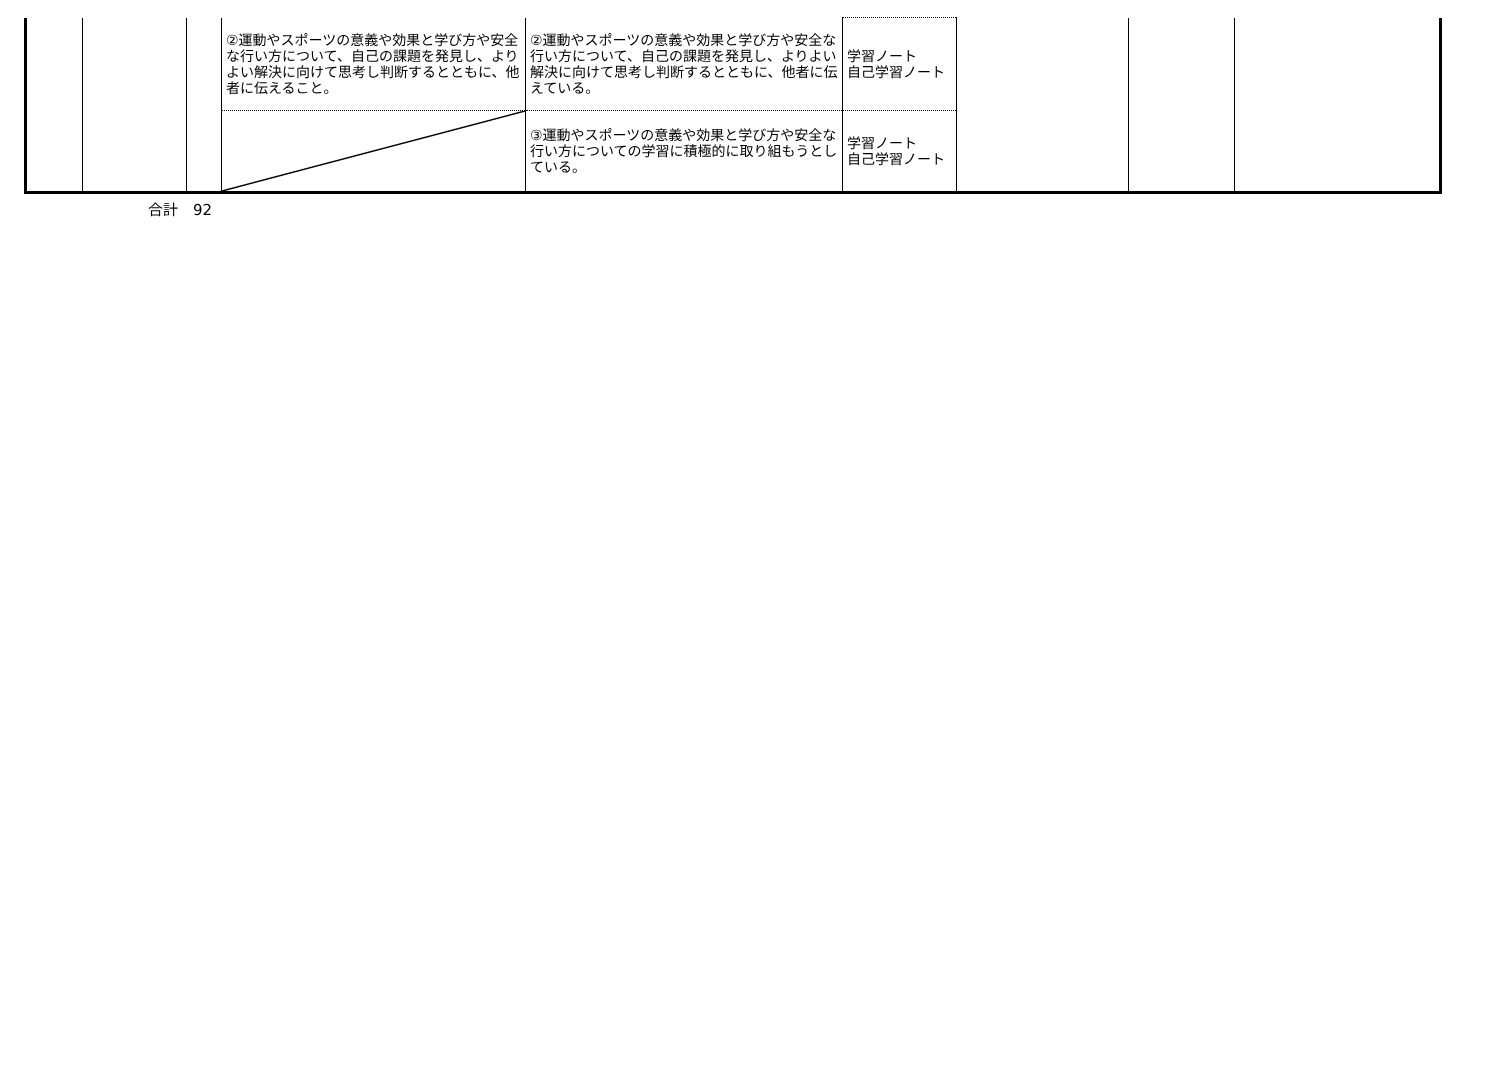| | | | ②運動やスポーツの意義や効果と学び方や安全な行い方について、自己の課題を発見し、よりよい解決に向けて思考し判断するとともに、他者に伝えること。 | ②運動やスポーツの意義や効果と学び方や安全な行い方について、自己の課題を発見し、よりよい解決に向けて思考し判断するとともに、他者に伝えている。 | 学習ノート 自己学習ノート | | | |
| | | | | ③運動やスポーツの意義や効果と学び方や安全な行い方についての学習に積極的に取り組もうとしている。 | 学習ノート 自己学習ノート | | | |
合計　92